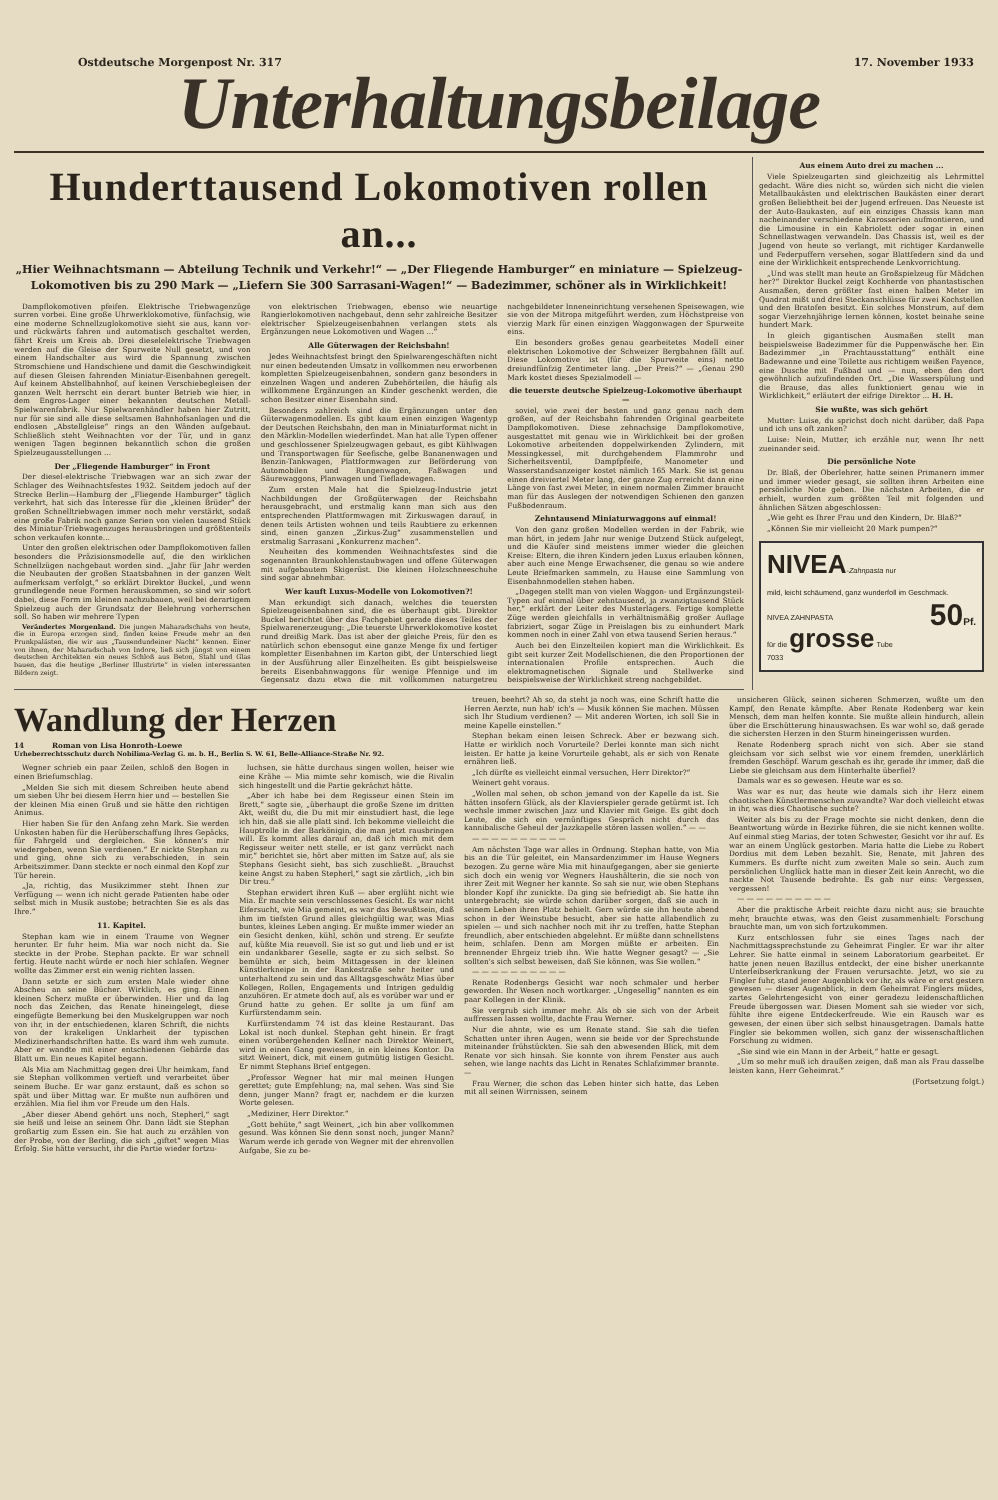Ostdeutsche Morgenpost Nr. 317 17. November 1933
Unterhaltungsbeilage
Hunderttausend Lokomotiven rollen an...
„Hier Weihnachtsmann — Abteilung Technik und Verkehr!“ — „Der Fliegende Hamburger“ en miniature — Spielzeug-Lokomotiven bis zu 290 Mark — „Liefern Sie 300 Sarrasani-Wagen!“ — Badezimmer, schöner als in Wirklichkeit!
Dampflokomotiven pfeifen. Elektrische Triebwagenzüge surren vorbei. Eine große Uhrwerklokomotive, fünfachsig, wie eine moderne Schnellzuglokomotive sieht sie aus, kann vor- und rückwärts fahren und automatisch geschaltet werden, fährt Kreis um Kreis ab. Drei dieselelektrische Triebwagen werden auf die Gleise der Spurweite Null gesetzt, und von einem Handschalter aus wird die Spannung zwischen Stromschiene und Handschiene und damit die Geschwindigkeit auf diesen Gleisen fahrenden Miniatur-Eisenbahnen geregelt. Auf keinem Abstellbahnhof, auf keinen Verschiebegleisen der ganzen Welt herrscht ein derart bunter Betrieb wie hier, in dem Engros-Lager einer bekannten deutschen Metall-Spielwarenfabrik. Nur Spielwarenhändler haben hier Zutritt, nur für sie sind alle diese seltsamen Bahnhofsanlagen und die endlosen „Abstellgleise“ rings an den Wänden aufgebaut. Schließlich steht Weihnachten vor der Tür, und in ganz wenigen Tagen beginnen bekanntlich schon die großen Spielzeugausstellungen ...
Der „Fliegende Hamburger“ in Front
Der diesel-elektrische Triebwagen war an sich zwar der Schlager des Weihnachtsfestes 1932. Seitdem jedoch auf der Strecke Berlin—Hamburg der „Fliegende Hamburger“ täglich verkehrt, hat sich das Interesse für die „kleinen Brüder“ der großen Schnelltriebwagen immer noch mehr verstärkt, sodaß eine große Fabrik noch ganze Serien von vielen tausend Stück des Miniatur-Triebwagenzuges herausbringen und größtenteils schon verkaufen konnte...
Unter den großen elektrischen oder Dampflokomotiven fallen besonders die Präzisionsmodelle auf, die den wirklichen Schnellzügen nachgebaut worden sind. „Jahr für Jahr werden die Neubauten der großen Staatsbahnen in der ganzen Welt aufmerksam verfolgt,“ so erklärt Direktor Buckel, „und wenn grundlegende neue Formen herauskommen, so sind wir sofort dabei, diese Form im kleinen nachzubauen, weil bei derartigem Spielzeug auch der Grundsatz der Belehrung vorherrschen soll. So haben wir mehrere Typen
Verändertes Morgenland. Die jungen Maharadschahs von heute, die in Europa erzogen sind, finden keine Freude mehr an den Prunkpalästen, die wir aus „Tausendundeiner Nacht“ kennen. Einer von ihnen, der Maharadschah von Indore, ließ sich jüngst von einem deutschen Architekten ein neues Schloß aus Beton, Stahl und Glas bauen, das die heutige „Berliner Illustrirte“ in vielen interessanten Bildern zeigt.
von elektrischen Triebwagen, ebenso wie neuartige Rangierlokomotiven nachgebaut, denn sehr zahlreiche Besitzer elektrischer Spielzeugeisenbahnen verlangen stets als Ergänzungen neue Lokomotiven und Wagen ...“
Alle Güterwagen der Reichsbahn!
Jedes Weihnachtsfest bringt den Spielwarengeschäften nicht nur einen bedeutenden Umsatz in vollkommen neu erworbenen kompletten Spielzeugeisenbahnen, sondern ganz besonders in einzelnen Wagen und anderen Zubehörteilen, die häufig als willkommene Ergänzungen an Kinder geschenkt werden, die schon Besitzer einer Eisenbahn sind.
Besonders zahlreich sind die Ergänzungen unter den Güterwagenmodellen. Es gibt kaum einen einzigen Wagentyp der Deutschen Reichsbahn, den man in Miniaturformat nicht in den Märklin-Modellen wiederfindet. Man hat alle Typen offener und geschlossener Spielzeugwagen gebaut, es gibt Kühlwagen und Transportwagen für Seefische, gelbe Bananenwagen und Benzin-Tankwagen, Plattformwagen zur Beförderung von Automobilen und Rungenwagen, Faßwagen und Säurewaggons, Planwagen und Tiefladewagen.
Zum ersten Male hat die Spielzeug-Industrie jetzt Nachbildungen der Großgüterwagen der Reichsbahn herausgebracht, und erstmalig kann man sich aus den entsprechenden Plattformwagen mit Zirkuswagen darauf, in denen teils Artisten wohnen und teils Raubtiere zu erkennen sind, einen ganzen „Zirkus-Zug“ zusammenstellen und erstmalig Sarrasani „Konkurrenz machen“.
Neuheiten des kommenden Weihnachtsfestes sind die sogenannten Braunkohlenstaubwagen und offene Güterwagen mit aufgebautem Skigerüst. Die kleinen Holzschneeschuhe sind sogar abnehmbar.
Wer kauft Luxus-Modelle von Lokomotiven?!
Man erkundigt sich danach, welches die teuersten Spielzeugeisenbahnen sind, die es überhaupt gibt. Direktor Buckel berichtet über das Fachgebiet gerade dieses Teiles der Spielwarenerzeugung: „Die teuerste Uhrwerklokomotive kostet rund dreißig Mark. Das ist aber der gleiche Preis, für den es natürlich schon ebensogut eine ganze Menge fix und fertiger kompletter Eisenbahnen im Karton gibt, der Unterschied liegt in der Ausführung aller Einzelheiten. Es gibt beispielsweise bereits Eisenbahnwaggons für wenige Pfennige und im Gegensatz dazu etwa die mit vollkommen naturgetreu nachgebildeter Inneneinrichtung versehenen Speisewagen, wie sie von der Mitropa mitgeführt werden, zum Höchstpreise von vierzig Mark für einen einzigen Waggonwagen der Spurweite eins.
Ein besonders großes genau gearbeitetes Modell einer elektrischen Lokomotive der Schweizer Bergbahnen fällt auf. Diese Lokomotive ist (für die Spurweite eins) netto dreiundfünfzig Zentimeter lang. „Der Preis?“ — „Genau 290 Mark kostet dieses Spezialmodell —
die teuerste deutsche Spielzeug-Lokomotive überhaupt —
soviel, wie zwei der besten und ganz genau nach dem großen, auf der Reichsbahn fahrenden Original gearbeitete Dampflokomotiven. Diese zehnachsige Dampflokomotive, ausgestattet mit genau wie in Wirklichkeit bei der großen Lokomotive arbeitenden doppelwirkenden Zylindern, mit Messingkessel, mit durchgehendem Flammrohr und Sicherheitsventil, Dampfpfeife, Manometer und Wasserstandsanzeiger kostet nämlich 165 Mark. Sie ist genau einen dreiviertel Meter lang, der ganze Zug erreicht dann eine Länge von fast zwei Meter, in einem normalen Zimmer braucht man für das Auslegen der notwendigen Schienen den ganzen Fußbodenraum.
Zehntausend Miniaturwaggons auf einmal!
Von den ganz großen Modellen werden in der Fabrik, wie man hört, in jedem Jahr nur wenige Dutzend Stück aufgelegt, und die Käufer sind meistens immer wieder die gleichen Kreise: Eltern, die ihren Kindern jeden Luxus erlauben können, aber auch eine Menge Erwachsener, die genau so wie andere Leute Briefmarken sammeln, zu Hause eine Sammlung von Eisenbahnmodellen stehen haben.
„Dagegen stellt man von vielen Waggon- und Ergänzungsteil-Typen auf einmal über zehntausend, ja zwanzigtausend Stück her,“ erklärt der Leiter des Musterlagers. Fertige komplette Züge werden gleichfalls in verhältnismäßig großer Auflage fabriziert, sogar Züge in Preislagen bis zu einhundert Mark kommen noch in einer Zahl von etwa tausend Serien heraus.“
Auch bei den Einzelteilen kopiert man die Wirklichkeit. Es gibt seit kurzer Zeit Modellschienen, die den Proportionen der internationalen Profile entsprechen. Auch die elektromagnetischen Signale und Stellwerke sind beispielsweise der Wirklichkeit streng nachgebildet.
Aus einem Auto drei zu machen ...
Viele Spielzeugarten sind gleichzeitig als Lehrmittel gedacht. Wäre dies nicht so, würden sich nicht die vielen Metallbaukästen und elektrischen Baukästen einer derart großen Beliebtheit bei der Jugend erfreuen. Das Neueste ist der Auto-Baukasten, auf ein einziges Chassis kann man nacheinander verschiedene Karosserien aufmontieren, und die Limousine in ein Kabriolett oder sogar in einen Schnellastwagen verwandeln. Das Chassis ist, weil es der Jugend von heute so verlangt, mit richtiger Kardanwelle und Federpuffern versehen, sogar Blattfedern sind da und eine der Wirklichkeit entsprechende Lenkvorrichtung.
„Und was stellt man heute an Großspielzeug für Mädchen her?“ Direktor Buckel zeigt Kochherde von phantastischen Ausmaßen, deren größter fast einen halben Meter im Quadrat mißt und drei Steckanschlüsse für zwei Kochstellen und den Bratofen besitzt. Ein solches Monstrum, auf dem sogar Vierzehnjährige lernen können, kostet beinahe seine hundert Mark.
In gleich gigantischen Ausmaßen stellt man beispielsweise Badezimmer für die Puppenwäsche her. Ein Badezimmer „in Prachtausstattung“ enthält eine Badewanne und eine Toilette aus richtigem weißen Fayence, eine Dusche mit Fußbad und — nun, eben den dort gewöhnlich aufzufindenden Ort. „Die Wasserspülung und die Brause, das alles funktioniert genau wie in Wirklichkeit,“ erläutert der eifrige Direktor ... H. H.
Sie wußte, was sich gehört
Mutter: Luise, du sprichst doch nicht darüber, daß Papa und ich uns oft zanken?
Luise: Nein, Mutter, ich erzähle nur, wenn Ihr nett zueinander seid.
Die persönliche Note
Dr. Blaß, der Oberlehrer, hatte seinen Primanern immer und immer wieder gesagt, sie sollten ihren Arbeiten eine persönliche Note geben. Die nächsten Arbeiten, die er erhielt, wurden zum größten Teil mit folgenden und ähnlichen Sätzen abgeschlossen:
„Wie geht es Ihrer Frau und den Kindern, Dr. Blaß?“
„Können Sie mir vielleicht 20 Mark pumpen?“
NIVEA-Zahnpasta nur
mild, leicht schäumend, ganz wunderfoll im Geschmack.
50Pf.
NIVEA ZAHNPASTA
für die grosse Tube
7033
Wandlung der Herzen
14 Roman von Lisa Honroth-Loewe
Urheberrechtsschutz durch Nobilima-Verlag G. m. b. H., Berlin S. W. 61, Belle-Alliance-Straße Nr. 92.
Wegner schrieb ein paar Zeilen, schloß den Bogen in einen Briefumschlag.
„Melden Sie sich mit diesem Schreiben heute abend um sieben Uhr bei diesem Herrn hier und — bestellen Sie der kleinen Mia einen Gruß und sie hätte den richtigen Animus.
Hier haben Sie für den Anfang zehn Mark. Sie werden Unkosten haben für die Herüberschaffung Ihres Gepäcks, für Fahrgeld und dergleichen. Sie können's mir wiedergeben, wenn Sie verdienen.“ Er nickte Stephan zu und ging, ohne sich zu verabschieden, in sein Arbeitszimmer. Dann steckte er noch einmal den Kopf zur Tür herein.
„Ja, richtig, das Musikzimmer steht Ihnen zur Verfügung — wenn ich nicht gerade Patienten habe oder selbst mich in Musik austobe; betrachten Sie es als das Ihre.“
11. Kapitel.
Stephan kam wie in einem Traume von Wegner herunter. Er fuhr heim. Mia war noch nicht da. Sie steckte in der Probe. Stephan packte. Er war schnell fertig. Heute nacht würde er noch hier schlafen. Wegner wollte das Zimmer erst ein wenig richten lassen.
Dann setzte er sich zum ersten Male wieder ohne Abscheu an seine Bücher. Wirklich, es ging. Einen kleinen Scherz mußte er überwinden. Hier und da lag noch das Zeichen, das Renate hineingelegt, diese eingefügte Bemerkung bei den Muskelgruppen war noch von ihr, in der entschiedenen, klaren Schrift, die nichts von der krakeligen Unklarheit der typischen Medizinerhandschriften hatte. Es ward ihm weh zumute. Aber er wandte mit einer entschiedenen Gebärde das Blatt um. Ein neues Kapitel begann.
Als Mia am Nachmittag gegen drei Uhr heimkam, fand sie Stephan vollkommen vertieft und verarbeitet über seinem Buche. Er war ganz erstaunt, daß es schon so spät und über Mittag war. Er mußte nun aufhören und erzählen. Mia fiel ihm vor Freude um den Hals.
„Aber dieser Abend gehört uns noch, Stepherl,“ sagt sie heiß und leise an seinem Ohr. Dann lädt sie Stephan großartig zum Essen ein. Sie hat auch zu erzählen von der Probe, von der Berling, die sich „giftet“ wegen Mias Erfolg. Sie hätte versucht, ihr die Partie wieder fortzu-
luchsen, sie hätte durchaus singen wollen, heiser wie eine Krähe — Mia mimte sehr komisch, wie die Rivalin sich hingestellt und die Partie gekrächzt hätte.
„Aber ich habe bei dem Regisseur einen Stein im Brett,“ sagte sie, „überhaupt die große Szene im dritten Akt, weißt du, die Du mit mir einstudiert hast, die lege ich hin, daß sie alle platt sind. Ich bekomme vielleicht die Hauptrolle in der Barkönigin, die man jetzt rausbringen will. Es kommt alles darauf an, daß ich mich mit dem Regisseur weiter nett stelle, er ist ganz verrückt nach mir,“ berichtet sie, hört aber mitten im Satze auf, als sie Stephans Gesicht sieht, bas sich zuschließt. „Brauchst keine Angst zu haben Stepherl,“ sagt sie zärtlich, „ich bin Dir treu.“
Stephan erwidert ihren Kuß — aber erglüht nicht wie Mia. Er machte sein verschlossenes Gesicht. Es war nicht Eifersucht, wie Mia gemeint, es war das Bewußtsein, daß ihm im tiefsten Grund alles gleichgültig war, was Mias buntes, kleines Leben anging. Er mußte immer wieder an ein Gesicht denken, kühl, schön und streng. Er seufzte auf, küßte Mia reuevoll. Sie ist so gut und lieb und er ist ein undankbarer Geselle, sagte er zu sich selbst. So bemühte er sich, beim Mittagessen in der kleinen Künstlerkneipe in der Rankestraße sehr heiter und unterhaltend zu sein und das Alltagsgeschwätz Mias über Kollegen, Rollen, Engagements und Intrigen geduldig anzuhören. Er atmete doch auf, als es vorüber war und er Grund hatte zu gehen. Er sollte ja um fünf am Kurfürstendamm sein.
Kurfürstendamm 74 ist das kleine Restaurant. Das Lokal ist noch dunkel. Stephan geht hinein. Er fragt einen vorübergehenden Kellner nach Direktor Weinert, wird in einen Gang gewiesen, in ein kleines Kontor. Da sitzt Weinert, dick, mit einem gutmütig listigen Gesicht. Er nimmt Stephans Brief entgegen.
„Professor Wegner hat mir mal meinen Hungen gerettet; gute Empfehlung; na, mal sehen. Was sind Sie denn, junger Mann? fragt er, nachdem er die kurzen Worte gelesen.
„Mediziner, Herr Direktor.“
„Gott behüte,“ sagt Weinert, „ich bin aber vollkommen gesund. Was können Sie denn sonst noch, junger Mann? Warum werde ich gerade von Wegner mit der ehrenvollen Aufgabe, Sie zu be-
treuen, beehrt? Ah so, da steht ja noch was, eine Schrift hatte die Herren Aerzte, nun hab' ich's — Musik können Sie machen. Müssen sich Ihr Studium verdienen? — Mit anderen Worten, ich soll Sie in meine Kapelle einstellen.“
Stephan bekam einen leisen Schreck. Aber er bezwang sich. Hatte er wirklich noch Vorurteile? Derlei konnte man sich nicht leisten. Er hatte ja keine Vorurteile gehabt, als er sich von Renate ernähren ließ.
„Ich dürfte es vielleicht einmal versuchen, Herr Direktor?“
Weinert geht voraus.
„Wollen mal sehen, ob schon jemand von der Kapelle da ist. Sie hätten insofern Glück, als der Klavierspieler gerade getürmt ist. Ich wechsle immer zwischen Jazz und Klavier mit Geige. Es gibt doch Leute, die sich ein vernünftiges Gespräch nicht durch das kannibalische Geheul der Jazzkapelle stören lassen wollen.“ — —
— — — — — — — — — —
Am nächsten Tage war alles in Ordnung. Stephan hatte, von Mia bis an die Tür geleitet, ein Mansardenzimmer im Hause Wegners bezogen. Zu gerne wäre Mia mit hinaufgegangen, aber sie genierte sich doch ein wenig vor Wegners Haushälterin, die sie noch von ihrer Zeit mit Wegner her kannte. So sah sie nur, wie oben Stephans blonder Kopf ihr zunickte. Da ging sie befriedigt ab. Sie hatte ihn untergebracht; sie würde schon darüber sorgen, daß sie auch in seinem Leben ihren Platz behielt. Gern würde sie ihn heute abend schon in der Weinstube besucht, aber sie hatte allabendlich zu spielen — und sich nachher noch mit ihr zu treffen, hatte Stephan freundlich, aber entschieden abgelehnt. Er müßte dann schnellstens heim, schlafen. Denn am Morgen müßte er arbeiten. Ein brennender Ehrgeiz trieb ihn. Wie hatte Wegner gesagt? — „Sie sollten's sich selbst beweisen, daß Sie können, was Sie wollen.“
— — — — — — — — — —
Renate Rodenbergs Gesicht war noch schmaler und herber geworden. Ihr Wesen noch wortkarger. „Ungesellig“ nannten es ein paar Kollegen in der Klinik.
Sie vergrub sich immer mehr. Als ob sie sich von der Arbeit auffressen lassen wollte, dachte Frau Werner.
Nur die ahnte, wie es um Renate stand. Sie sah die tiefen Schatten unter ihren Augen, wenn sie beide vor der Sprechstunde miteinander frühstückten. Sie sah den abwesenden Blick, mit dem Renate vor sich hinsah. Sie konnte von ihrem Fenster aus auch sehen, wie lange nachts das Licht in Renates Schlafzimmer brannte. —
Frau Werner, die schon das Leben hinter sich hatte, das Leben mit all seinen Wirrnissen, seinem
unsicheren Glück, seinen sicheren Schmerzen, wußte um den Kampf, den Renate kämpfte. Aber Renate Rodenberg war kein Mensch, dem man helfen konnte. Sie mußte allein hindurch, allein über die Erschütterung hinauswachsen. Es war wohl so, daß gerade die sichersten Herzen in den Sturm hineingerissen wurden.
Renate Rodenberg sprach nicht von sich. Aber sie stand gleichsam vor sich selbst wie vor einem fremden, unerklärlich fremden Geschöpf. Warum geschah es ihr, gerade ihr immer, daß die Liebe sie gleichsam aus dem Hinterhalte überfiel?
Damals war es so gewesen. Heute war es so.
Was war es nur, das heute wie damals sich ihr Herz einem chaotischen Künstlermenschen zuwandte? War doch vielleicht etwas in ihr, was dies Chaotische suchte?
Weiter als bis zu der Frage mochte sie nicht denken, denn die Beantwortung würde in Bezirke führen, die sie nicht kennen wollte. Auf einmal stieg Marias, der toten Schwester, Gesicht vor ihr auf. Es war an einem Unglück gestorben. Maria hatte die Liebe zu Robert Dordius mit dem Leben bezahlt. Sie, Renate, mit Jahren des Kummers. Es durfte nicht zum zweiten Male so sein. Auch zum persönlichen Unglück hatte man in dieser Zeit kein Anrecht, wo die nackte Not Tausende bedrohte. Es gab nur eins: Vergessen, vergessen!
— — — — — — — — — —
Aber die praktische Arbeit reichte dazu nicht aus; sie brauchte mehr, brauchte etwas, was den Geist zusammenhielt: Forschung brauchte man, um von sich fortzukommen.
Kurz entschlossen fuhr sie eines Tages nach der Nachmittagssprechstunde zu Geheimrat Fingler. Er war ihr alter Lehrer. Sie hatte einmal in seinem Laboratorium gearbeitet. Er hatte jenen neuen Bazillus entdeckt, der eine bisher unerkannte Unterleibserkrankung der Frauen verursachte. Jetzt, wo sie zu Fingler fuhr, stand jener Augenblick vor ihr, als wäre er erst gestern gewesen — dieser Augenblick, in dem Geheimrat Finglers müdes, zartes Gelehrtengesicht von einer geradezu leidenschaftlichen Freude übergossen war. Diesen Moment sah sie wieder vor sich, fühlte ihre eigene Entdeckerfreude. Wie ein Rausch war es gewesen, der einen über sich selbst hinausgetragen. Damals hatte Fingler sie bekommen wollen, sich ganz der wissenschaftlichen Forschung zu widmen.
„Sie sind wie ein Mann in der Arbeit,“ hatte er gesagt.
„Um so mehr muß ich draußen zeigen, daß man als Frau dasselbe leisten kann, Herr Geheimrat.“
(Fortsetzung folgt.)